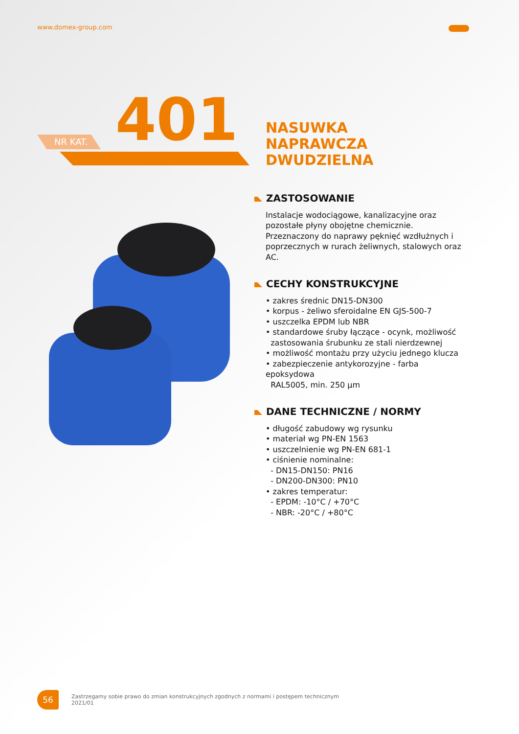www.domex-group.com
NR KAT. 401
NASUWKA
NAPRAWCZA
DWUDZIELNA
ZASTOSOWANIE
Instalacje wodociągowe, kanalizacyjne oraz pozostałe płyny obojętne chemicznie. Przeznaczony do naprawy pęknięć wzdłużnych i poprzecznych w rurach żeliwnych, stalowych oraz AC.
CECHY KONSTRUKCYJNE
• zakres średnic DN15-DN300
• korpus - żeliwo sferoidalne EN GJS-500-7
• uszczelka EPDM lub NBR
• standardowe śruby łączące - ocynk, możliwość
zastosowania śrubunku ze stali nierdzewnej
• możliwość montażu przy użyciu jednego klucza
• zabezpieczenie antykorozyjne - farba epoksydowa
RAL5005, min. 250 µm
DANE TECHNICZNE / NORMY
• długość zabudowy wg rysunku
• materiał wg PN-EN 1563
• uszczelnienie wg PN-EN 681-1
• ciśnienie nominalne:
- DN15-DN150: PN16
- DN200-DN300: PN10
• zakres temperatur:
- EPDM: -10°C / +70°C
- NBR: -20°C / +80°C
56
Zastrzegamy sobie prawo do zmian konstrukcyjnych zgodnych z normami i postępem technicznym
2021/01